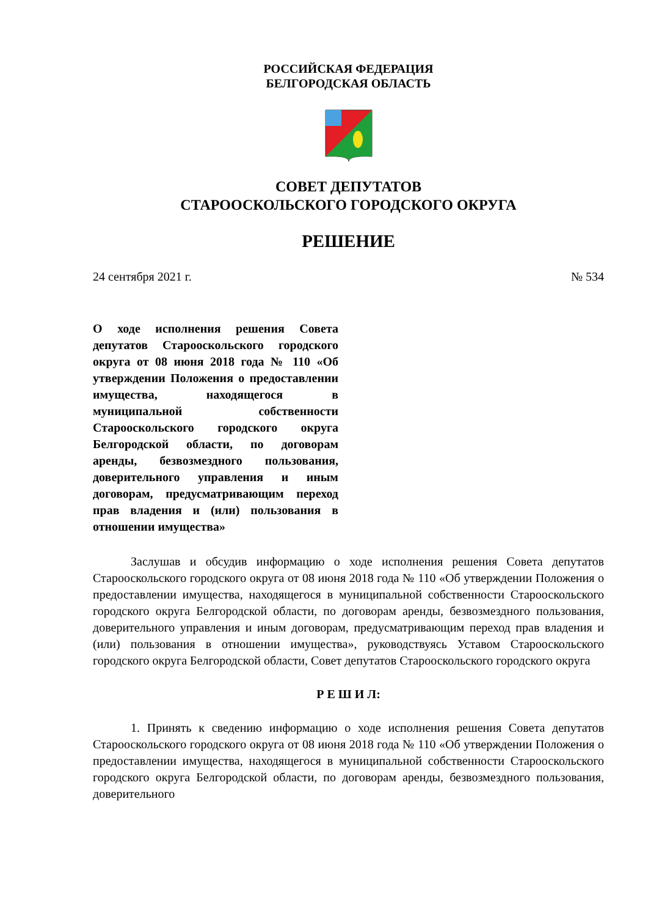РОССИЙСКАЯ ФЕДЕРАЦИЯ
БЕЛГОРОДСКАЯ ОБЛАСТЬ
СОВЕТ ДЕПУТАТОВ
СТАРООСКОЛЬСКОГО ГОРОДСКОГО ОКРУГА
РЕШЕНИЕ
24 сентября 2021 г. № 534
О ходе исполнения решения Совета депутатов Старооскольского городского округа от 08 июня 2018 года № 110 «Об утверждении Положения о предоставлении имущества, находящегося в муниципальной собственности Старооскольского городского округа Белгородской области, по договорам аренды, безвозмездного пользования, доверительного управления и иным договорам, предусматривающим переход прав владения и (или) пользования в отношении имущества»
Заслушав и обсудив информацию о ходе исполнения решения Совета депутатов Старооскольского городского округа от 08 июня 2018 года № 110 «Об утверждении Положения о предоставлении имущества, находящегося в муниципальной собственности Старооскольского городского округа Белгородской области, по договорам аренды, безвозмездного пользования, доверительного управления и иным договорам, предусматривающим переход прав владения и (или) пользования в отношении имущества», руководствуясь Уставом Старооскольского городского округа Белгородской области, Совет депутатов Старооскольского городского округа
Р Е Ш И Л:
1. Принять к сведению информацию о ходе исполнения решения Совета депутатов Старооскольского городского округа от 08 июня 2018 года № 110 «Об утверждении Положения о предоставлении имущества, находящегося в муниципальной собственности Старооскольского городского округа Белгородской области, по договорам аренды, безвозмездного пользования, доверительного